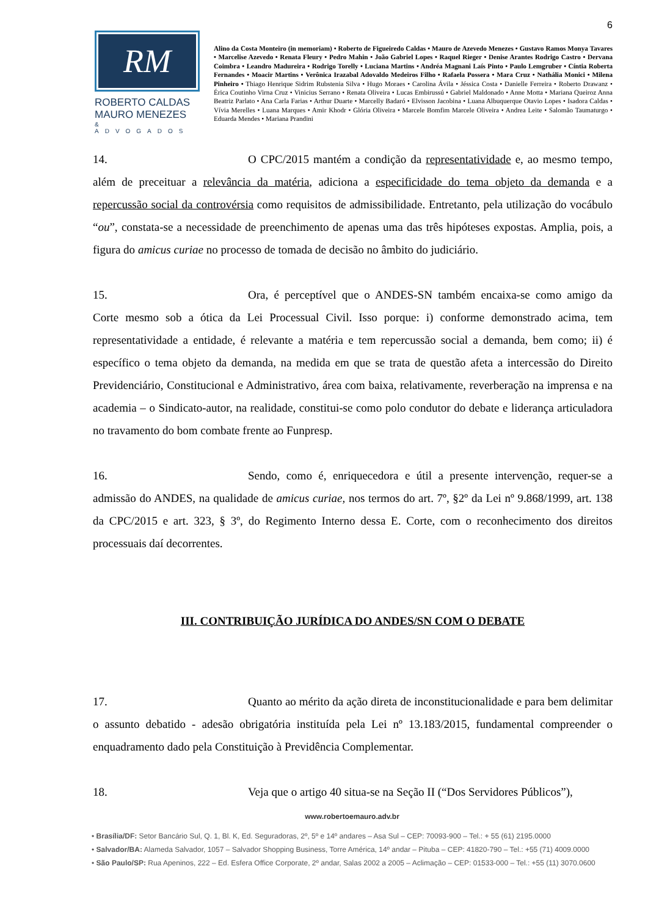6
RM
ROBERTO CALDAS
MAURO MENEZES
& ADVOGADOS
Alino da Costa Monteiro (in memoriam) • Roberto de Figueiredo Caldas • Mauro de Azevedo Menezes • Gustavo Ramos Monya Tavares • Marcelise Azevedo • Renata Fleury • Pedro Mahin • João Gabriel Lopes • Raquel Rieger • Denise Arantes Rodrigo Castro • Dervana Coimbra • Leandro Madureira • Rodrigo Torelly • Luciana Martins • Andréa Magnani Laís Pinto • Paulo Lemgruber • Cíntia Roberta Fernandes • Moacir Martins • Verônica Irazabal Adovaldo Medeiros Filho • Rafaela Possera • Mara Cruz • Nathália Monici • Milena Pinheiro • Thiago Henrique Sidrim Rubstenia Silva • Hugo Moraes • Carolina Ávila • Jéssica Costa • Danielle Ferreira • Roberto Drawanz • Érica Coutinho Virna Cruz • Vinicius Serrano • Renata Oliveira • Lucas Embirussú • Gabriel Maldonado • Anne Motta • Mariana Queiroz Anna Beatriz Parlato • Ana Carla Farias • Arthur Duarte • Marcelly Badaró • Elvisson Jacobina • Luana Albuquerque Otavio Lopes • Isadora Caldas • Vívia Merelles • Luana Marques • Amir Khodr • Glória Oliveira • Marcele Bomfim Marcele Oliveira • Andrea Leite • Salomão Taumaturgo • Eduarda Mendes • Mariana Prandini
14. O CPC/2015 mantém a condição da representatividade e, ao mesmo tempo, além de preceituar a relevância da matéria, adiciona a especificidade do tema objeto da demanda e a repercussão social da controvérsia como requisitos de admissibilidade. Entretanto, pela utilização do vocábulo “ou”, constata-se a necessidade de preenchimento de apenas uma das três hipóteses expostas. Amplia, pois, a figura do amicus curiae no processo de tomada de decisão no âmbito do judiciário.
15. Ora, é perceptível que o ANDES-SN também encaixa-se como amigo da Corte mesmo sob a ótica da Lei Processual Civil. Isso porque: i) conforme demonstrado acima, tem representatividade a entidade, é relevante a matéria e tem repercussão social a demanda, bem como; ii) é específico o tema objeto da demanda, na medida em que se trata de questão afeta a intercessão do Direito Previdenciário, Constitucional e Administrativo, área com baixa, relativamente, reverberação na imprensa e na academia – o Sindicato-autor, na realidade, constitui-se como polo condutor do debate e liderança articuladora no travamento do bom combate frente ao Funpresp.
16. Sendo, como é, enriquecedora e útil a presente intervenção, requer-se a admissão do ANDES, na qualidade de amicus curiae, nos termos do art. 7º, §2º da Lei nº 9.868/1999, art. 138 da CPC/2015 e art. 323, § 3º, do Regimento Interno dessa E. Corte, com o reconhecimento dos direitos processuais daí decorrentes.
III. CONTRIBUIÇÃO JURÍDICA DO ANDES/SN COM O DEBATE
17. Quanto ao mérito da ação direta de inconstitucionalidade e para bem delimitar o assunto debatido - adesão obrigatória instituída pela Lei nº 13.183/2015, fundamental compreender o enquadramento dado pela Constituição à Previdência Complementar.
18. Veja que o artigo 40 situa-se na Seção II (“Dos Servidores Públicos”),
www.robertoemauro.adv.br
• Brasília/DF: Setor Bancário Sul, Q. 1, Bl. K, Ed. Seguradoras, 2º, 5º e 14º andares – Asa Sul – CEP: 70093-900 – Tel.: + 55 (61) 2195.0000
• Salvador/BA: Alameda Salvador, 1057 – Salvador Shopping Business, Torre América, 14º andar – Pituba – CEP: 41820-790 – Tel.: +55 (71) 4009.0000
• São Paulo/SP: Rua Apeninos, 222 – Ed. Esfera Office Corporate, 2º andar, Salas 2002 a 2005 – Aclimação – CEP: 01533-000 – Tel.: +55 (11) 3070.0600